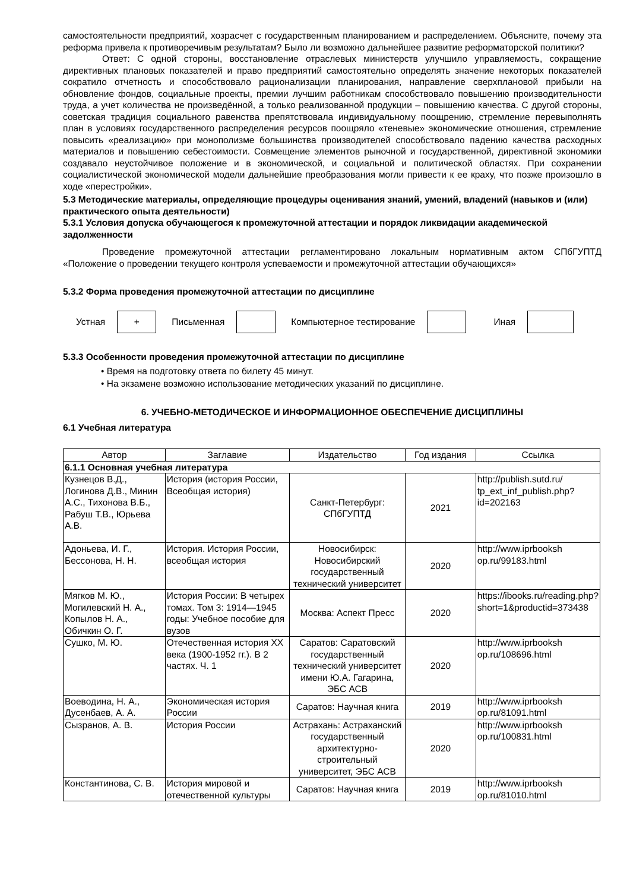самостоятельности предприятий, хозрасчет с государственным планированием и распределением. Объясните, почему эта реформа привела к противоречивым результатам? Было ли возможно дальнейшее развитие реформаторской политики?
Ответ: С одной стороны, восстановление отраслевых министерств улучшило управляемость, сокращение директивных плановых показателей и право предприятий самостоятельно определять значение некоторых показателей сократило отчетность и способствовало рационализации планирования, направление сверхплановой прибыли на обновление фондов, социальные проекты, премии лучшим работникам способствовало повышению производительности труда, а учет количества не произведённой, а только реализованной продукции – повышению качества. С другой стороны, советская традиция социального равенства препятствовала индивидуальному поощрению, стремление перевыполнять план в условиях государственного распределения ресурсов поощряло «теневые» экономические отношения, стремление повысить «реализацию» при монополизме большинства производителей способствовало падению качества расходных материалов и повышению себестоимости. Совмещение элементов рыночной и государственной, директивной экономики создавало неустойчивое положение и в экономической, и социальной и политической областях. При сохранении социалистической экономической модели дальнейшие преобразования могли привести к ее краху, что позже произошло в ходе «перестройки».
5.3 Методические материалы, определяющие процедуры оценивания знаний, умений, владений (навыков и (или) практического опыта деятельности)
5.3.1 Условия допуска обучающегося к промежуточной аттестации и порядок ликвидации академической задолженности
Проведение промежуточной аттестации регламентировано локальным нормативным актом СПбГУПТД «Положение о проведении текущего контроля успеваемости и промежуточной аттестации обучающихся»
5.3.2 Форма проведения промежуточной аттестации по дисциплине
Устная
+
Письменная Компьютерное тестирование Иная
5.3.3 Особенности проведения промежуточной аттестации по дисциплине
• Время на подготовку ответа по билету 45 минут.
• На экзамене возможно использование методических указаний по дисциплине.
6. УЧЕБНО-МЕТОДИЧЕСКОЕ И ИНФОРМАЦИОННОЕ ОБЕСПЕЧЕНИЕ ДИСЦИПЛИНЫ
6.1 Учебная литература
| Автор | Заглавие | Издательство | Год издания | Ссылка |
| --- | --- | --- | --- | --- |
| 6.1.1 Основная учебная литература | | | | |
| Кузнецов В.Д., Логинова Д.В., Минин А.С., Тихонова В.Б., Рабуш Т.В., Юрьева А.В. | История (история России, Всеобщая история) | Санкт-Петербург: СПбГУПТД | 2021 | http://publish.sutd.ru/ tp_ext_inf_publish.php?id=202163 |
| Адоньева, И. Г., Бессонова, Н. Н. | История. История России, всеобщая история | Новосибирск: Новосибирский государственный технический университет | 2020 | http://www.iprbooksh op.ru/99183.html |
| Мягков М. Ю., Могилевский Н. А., Копылов Н. А., Обичкин О. Г. | История России: В четырех томах. Том 3: 1914—1945 годы: Учебное пособие для вузов | Москва: Аспект Пресс | 2020 | https://ibooks.ru/reading.php? short=1&productid=373438 |
| Сушко, М. Ю. | Отечественная история XX века (1900-1952 гг.). В 2 частях. Ч. 1 | Саратов: Саратовский государственный технический университет имени Ю.А. Гагарина, ЭБС АСВ | 2020 | http://www.iprbooksh op.ru/108696.html |
| Воеводина, Н. А., Дусенбаев, А. А. | Экономическая история России | Саратов: Научная книга | 2019 | http://www.iprbooksh op.ru/81091.html |
| Сызранов, А. В. | История России | Астрахань: Астраханский государственный архитектурно-строительный университет, ЭБС АСВ | 2020 | http://www.iprbooksh op.ru/100831.html |
| Константинова, С. В. | История мировой и отечественной культуры | Саратов: Научная книга | 2019 | http://www.iprbooksh op.ru/81010.html |